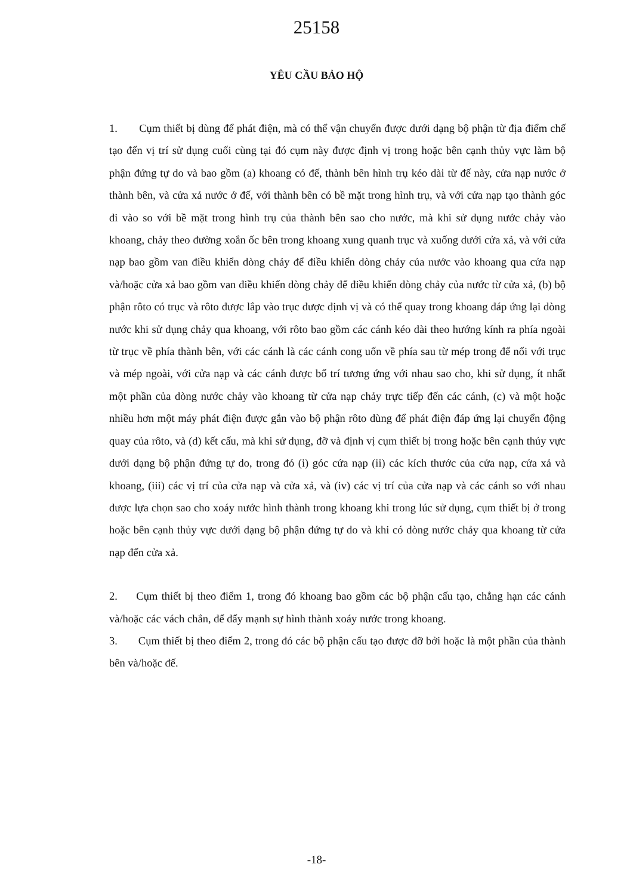25158
YÊU CẦU BẢO HỘ
1. Cụm thiết bị dùng để phát điện, mà có thể vận chuyển được dưới dạng bộ phận từ địa điểm chế tạo đến vị trí sử dụng cuối cùng tại đó cụm này được định vị trong hoặc bên cạnh thủy vực làm bộ phận đứng tự do và bao gồm (a) khoang có đế, thành bên hình trụ kéo dài từ đế này, cửa nạp nước ở thành bên, và cửa xả nước ở đế, với thành bên có bề mặt trong hình trụ, và với cửa nạp tạo thành góc đi vào so với bề mặt trong hình trụ của thành bên sao cho nước, mà khi sử dụng nước chảy vào khoang, chảy theo đường xoắn ốc bên trong khoang xung quanh trục và xuống dưới cửa xả, và với cửa nạp bao gồm van điều khiển dòng chảy để điều khiển dòng chảy của nước vào khoang qua cửa nạp và/hoặc cửa xả bao gồm van điều khiển dòng chảy để điều khiển dòng chảy của nước từ cửa xả, (b) bộ phận rôto có trục và rôto được lắp vào trục được định vị và có thể quay trong khoang đáp ứng lại dòng nước khi sử dụng chảy qua khoang, với rôto bao gồm các cánh kéo dài theo hướng kính ra phía ngoài từ trục về phía thành bên, với các cánh là các cánh cong uốn về phía sau từ mép trong để nối với trục và mép ngoài, với cửa nạp và các cánh được bố trí tương ứng với nhau sao cho, khi sử dụng, ít nhất một phần của dòng nước chảy vào khoang từ cửa nạp chảy trực tiếp đến các cánh, (c) và một hoặc nhiều hơn một máy phát điện được gắn vào bộ phận rôto dùng để phát điện đáp ứng lại chuyển động quay của rôto, và (d) kết cấu, mà khi sử dụng, đỡ và định vị cụm thiết bị trong hoặc bên cạnh thủy vực dưới dạng bộ phận đứng tự do, trong đó (i) góc cửa nạp (ii) các kích thước của cửa nạp, cửa xả và khoang, (iii) các vị trí của cửa nạp và cửa xả, và (iv) các vị trí của cửa nạp và các cánh so với nhau được lựa chọn sao cho xoáy nước hình thành trong khoang khi trong lúc sử dụng, cụm thiết bị ở trong hoặc bên cạnh thủy vực dưới dạng bộ phận đứng tự do và khi có dòng nước chảy qua khoang từ cửa nạp đến cửa xả.
2. Cụm thiết bị theo điểm 1, trong đó khoang bao gồm các bộ phận cấu tạo, chẳng hạn các cánh và/hoặc các vách chắn, để đẩy mạnh sự hình thành xoáy nước trong khoang.
3. Cụm thiết bị theo điểm 2, trong đó các bộ phận cấu tạo được đỡ bởi hoặc là một phần của thành bên và/hoặc đế.
-18-